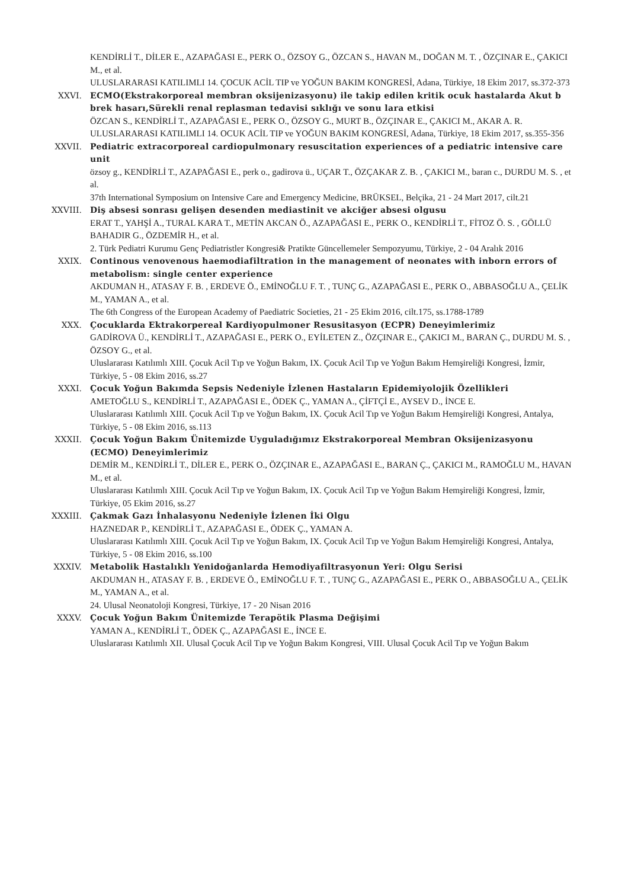KENDİRLİ T., DİLER E., AZAPAĞASI E., PERK O., ÖZSOY G., ÖZCAN S., HAVAN M., DOĞAN M. T. , ÖZÇINAR E., ÇAKICI M., et al.
ULUSLARARASI KATILIMLI 14. ÇOCUK ACİL TIP ve YOĞUN BAKIM KONGRESİ, Adana, Türkiye, 18 Ekim 2017, ss.372-373
XXVI. ECMO(Ekstrakorporeal membran oksijenizasyonu) ile takip edilen kritik ocuk hastalarda Akut b brek hasarı,Sürekli renal replasman tedavisi sıklığı ve sonu lara etkisi
ÖZCAN S., KENDİRLİ T., AZAPAĞASI E., PERK O., ÖZSOY G., MURT B., ÖZÇINAR E., ÇAKICI M., AKAR A. R.
ULUSLARARASI KATILIMLI 14. OCUK ACİL TIP ve YOĞUN BAKIM KONGRESİ, Adana, Türkiye, 18 Ekim 2017, ss.355-356
XXVII. Pediatric extracorporeal cardiopulmonary resuscitation experiences of a pediatric intensive care unit
özsoy g., KENDİRLİ T., AZAPAĞASI E., perk o., gadirova ü., UÇAR T., ÖZÇAKAR Z. B. , ÇAKICI M., baran c., DURDU M. S. , et al.
37th International Symposium on Intensive Care and Emergency Medicine, BRÜKSEL, Belçika, 21 - 24 Mart 2017, cilt.21
XXVIII. Diş absesi sonrası gelişen desenden mediastinit ve akciğer absesi olgusu
ERAT T., YAHŞİ A., TURAL KARA T., METİN AKCAN Ö., AZAPAĞASI E., PERK O., KENDİRLİ T., FİTOZ Ö. S. , GÖLLÜ BAHADIR G., ÖZDEMİR H., et al.
2. Türk Pediatri Kurumu Genç Pediatristler Kongresi& Pratikte Güncellemeler Sempozyumu, Türkiye, 2 - 04 Aralık 2016
XXIX. Continous venovenous haemodiafiltration in the management of neonates with inborn errors of metabolism: single center experience
AKDUMAN H., ATASAY F. B. , ERDEVE Ö., EMİNOĞLU F. T. , TUNÇ G., AZAPAĞASI E., PERK O., ABBASOĞLU A., ÇELİK M., YAMAN A., et al.
The 6th Congress of the European Academy of Paediatric Societies, 21 - 25 Ekim 2016, cilt.175, ss.1788-1789
XXX. Çocuklarda Ektrakorpereal Kardiyopulmoner Resusitasyon (ECPR) Deneyimlerimiz
GADİROVA Ü., KENDİRLİ T., AZAPAĞASI E., PERK O., EYİLETEN Z., ÖZÇINAR E., ÇAKICI M., BARAN Ç., DURDU M. S. , ÖZSOY G., et al.
Uluslararası Katılımlı XIII. Çocuk Acil Tıp ve Yoğun Bakım, IX. Çocuk Acil Tıp ve Yoğun Bakım Hemşireliği Kongresi, İzmir, Türkiye, 5 - 08 Ekim 2016, ss.27
XXXI. Çocuk Yoğun Bakımda Sepsis Nedeniyle İzlenen Hastaların Epidemiyolojik Özellikleri
AMETOĞLU S., KENDİRLİ T., AZAPAĞASI E., ÖDEK Ç., YAMAN A., ÇİFTÇİ E., AYSEV D., İNCE E.
Uluslararası Katılımlı XIII. Çocuk Acil Tıp ve Yoğun Bakım, IX. Çocuk Acil Tıp ve Yoğun Bakım Hemşireliği Kongresi, Antalya, Türkiye, 5 - 08 Ekim 2016, ss.113
XXXII. Çocuk Yoğun Bakım Ünitemizde Uyguladığımız Ekstrakorporeal Membran Oksijenizasyonu (ECMO) Deneyimlerimiz
DEMİR M., KENDİRLİ T., DİLER E., PERK O., ÖZÇINAR E., AZAPAĞASI E., BARAN Ç., ÇAKICI M., RAMOĞLU M., HAVAN M., et al.
Uluslararası Katılımlı XIII. Çocuk Acil Tıp ve Yoğun Bakım, IX. Çocuk Acil Tıp ve Yoğun Bakım Hemşireliği Kongresi, İzmir, Türkiye, 05 Ekim 2016, ss.27
XXXIII. Çakmak Gazı İnhalasyonu Nedeniyle İzlenen İki Olgu
HAZNEDAR P., KENDİRLİ T., AZAPAĞASI E., ÖDEK Ç., YAMAN A.
Uluslararası Katılımlı XIII. Çocuk Acil Tıp ve Yoğun Bakım, IX. Çocuk Acil Tıp ve Yoğun Bakım Hemşireliği Kongresi, Antalya, Türkiye, 5 - 08 Ekim 2016, ss.100
XXXIV. Metabolik Hastalıklı Yenidoğanlarda Hemodiyafiltrasyonun Yeri: Olgu Serisi
AKDUMAN H., ATASAY F. B. , ERDEVE Ö., EMİNOĞLU F. T. , TUNÇ G., AZAPAĞASI E., PERK O., ABBASOĞLU A., ÇELİK M., YAMAN A., et al.
24. Ulusal Neonatoloji Kongresi, Türkiye, 17 - 20 Nisan 2016
XXXV. Çocuk Yoğun Bakım Ünitemizde Terapötik Plasma Değişimi
YAMAN A., KENDİRLİ T., ÖDEK Ç., AZAPAĞASI E., İNCE E.
Uluslararası Katılımlı XII. Ulusal Çocuk Acil Tıp ve Yoğun Bakım Kongresi, VIII. Ulusal Çocuk Acil Tıp ve Yoğun Bakım